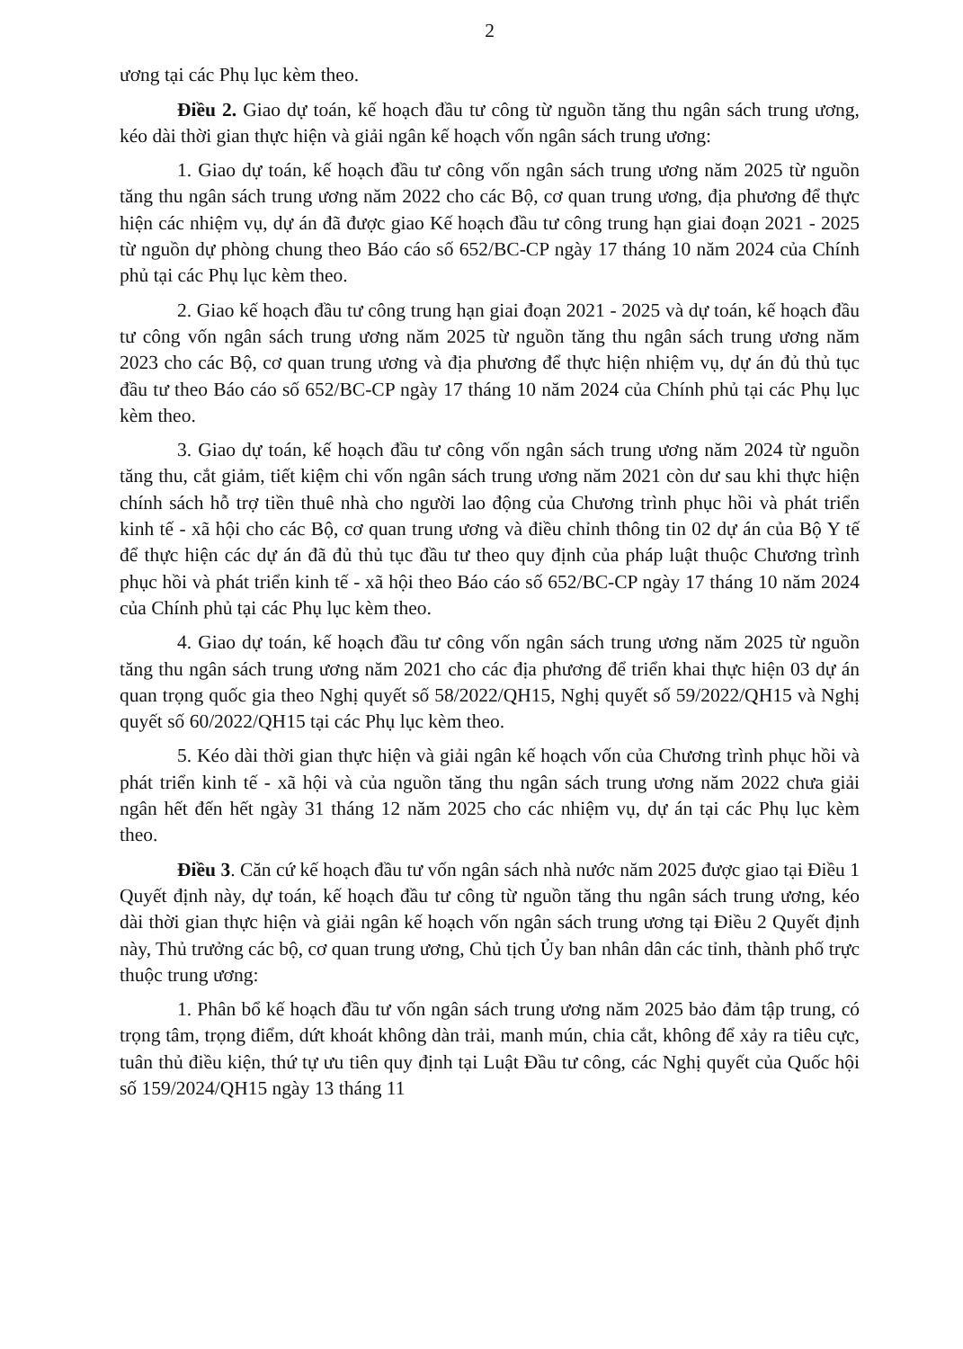2
ương tại các Phụ lục kèm theo.
Điều 2. Giao dự toán, kế hoạch đầu tư công từ nguồn tăng thu ngân sách trung ương, kéo dài thời gian thực hiện và giải ngân kế hoạch vốn ngân sách trung ương:
1. Giao dự toán, kế hoạch đầu tư công vốn ngân sách trung ương năm 2025 từ nguồn tăng thu ngân sách trung ương năm 2022 cho các Bộ, cơ quan trung ương, địa phương để thực hiện các nhiệm vụ, dự án đã được giao Kế hoạch đầu tư công trung hạn giai đoạn 2021 - 2025 từ nguồn dự phòng chung theo Báo cáo số 652/BC-CP ngày 17 tháng 10 năm 2024 của Chính phủ tại các Phụ lục kèm theo.
2. Giao kế hoạch đầu tư công trung hạn giai đoạn 2021 - 2025 và dự toán, kế hoạch đầu tư công vốn ngân sách trung ương năm 2025 từ nguồn tăng thu ngân sách trung ương năm 2023 cho các Bộ, cơ quan trung ương và địa phương để thực hiện nhiệm vụ, dự án đủ thủ tục đầu tư theo Báo cáo số 652/BC-CP ngày 17 tháng 10 năm 2024 của Chính phủ tại các Phụ lục kèm theo.
3. Giao dự toán, kế hoạch đầu tư công vốn ngân sách trung ương năm 2024 từ nguồn tăng thu, cắt giảm, tiết kiệm chi vốn ngân sách trung ương năm 2021 còn dư sau khi thực hiện chính sách hỗ trợ tiền thuê nhà cho người lao động của Chương trình phục hồi và phát triển kinh tế - xã hội cho các Bộ, cơ quan trung ương và điều chỉnh thông tin 02 dự án của Bộ Y tế để thực hiện các dự án đã đủ thủ tục đầu tư theo quy định của pháp luật thuộc Chương trình phục hồi và phát triển kinh tế - xã hội theo Báo cáo số 652/BC-CP ngày 17 tháng 10 năm 2024 của Chính phủ tại các Phụ lục kèm theo.
4. Giao dự toán, kế hoạch đầu tư công vốn ngân sách trung ương năm 2025 từ nguồn tăng thu ngân sách trung ương năm 2021 cho các địa phương để triển khai thực hiện 03 dự án quan trọng quốc gia theo Nghị quyết số 58/2022/QH15, Nghị quyết số 59/2022/QH15 và Nghị quyết số 60/2022/QH15 tại các Phụ lục kèm theo.
5. Kéo dài thời gian thực hiện và giải ngân kế hoạch vốn của Chương trình phục hồi và phát triển kinh tế - xã hội và của nguồn tăng thu ngân sách trung ương năm 2022 chưa giải ngân hết đến hết ngày 31 tháng 12 năm 2025 cho các nhiệm vụ, dự án tại các Phụ lục kèm theo.
Điều 3. Căn cứ kế hoạch đầu tư vốn ngân sách nhà nước năm 2025 được giao tại Điều 1 Quyết định này, dự toán, kế hoạch đầu tư công từ nguồn tăng thu ngân sách trung ương, kéo dài thời gian thực hiện và giải ngân kế hoạch vốn ngân sách trung ương tại Điều 2 Quyết định này, Thủ trưởng các bộ, cơ quan trung ương, Chủ tịch Ủy ban nhân dân các tỉnh, thành phố trực thuộc trung ương:
1. Phân bổ kế hoạch đầu tư vốn ngân sách trung ương năm 2025 bảo đảm tập trung, có trọng tâm, trọng điểm, dứt khoát không dàn trải, manh mún, chia cắt, không để xảy ra tiêu cực, tuân thủ điều kiện, thứ tự ưu tiên quy định tại Luật Đầu tư công, các Nghị quyết của Quốc hội số 159/2024/QH15 ngày 13 tháng 11